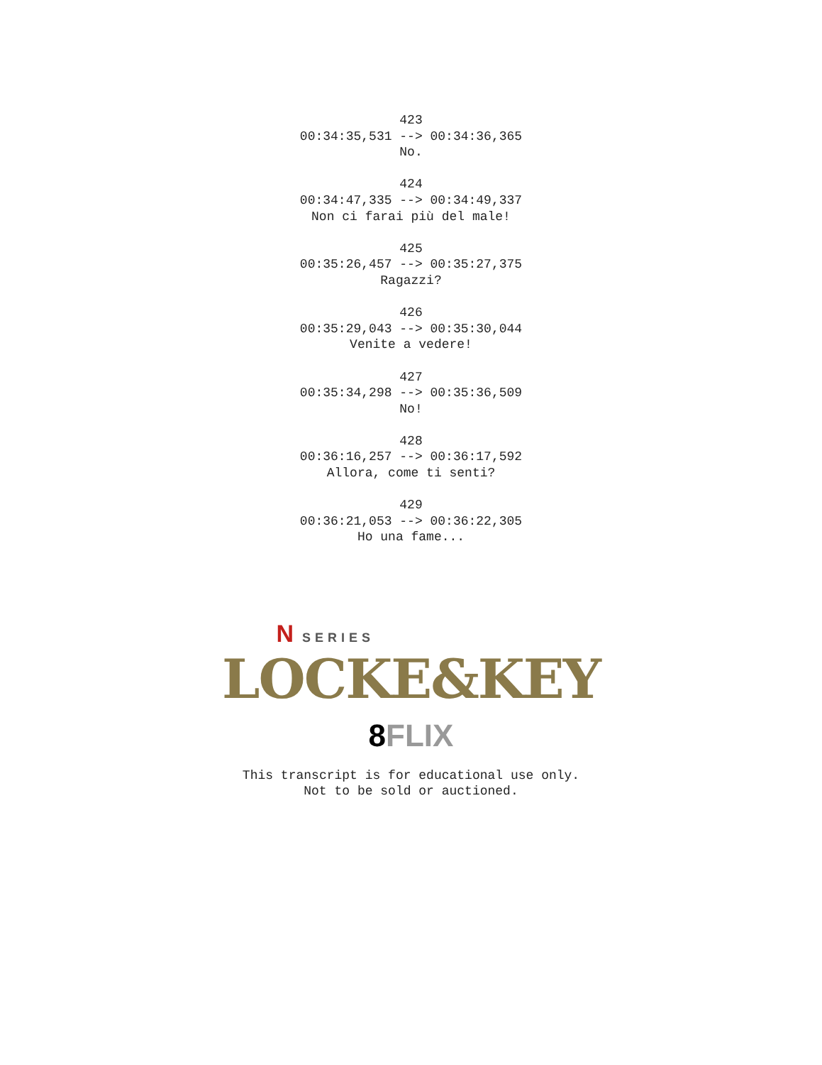423
00:34:35,531 --> 00:34:36,365
No.
424
00:34:47,335 --> 00:34:49,337
Non ci farai più del male!
425
00:35:26,457 --> 00:35:27,375
Ragazzi?
426
00:35:29,043 --> 00:35:30,044
Venite a vedere!
427
00:35:34,298 --> 00:35:36,509
No!
428
00:36:16,257 --> 00:36:17,592
Allora, come ti senti?
429
00:36:21,053 --> 00:36:22,305
Ho una fame...
N SERIES
LOCKE&KEY
8 FLIX
This transcript is for educational use only.
Not to be sold or auctioned.